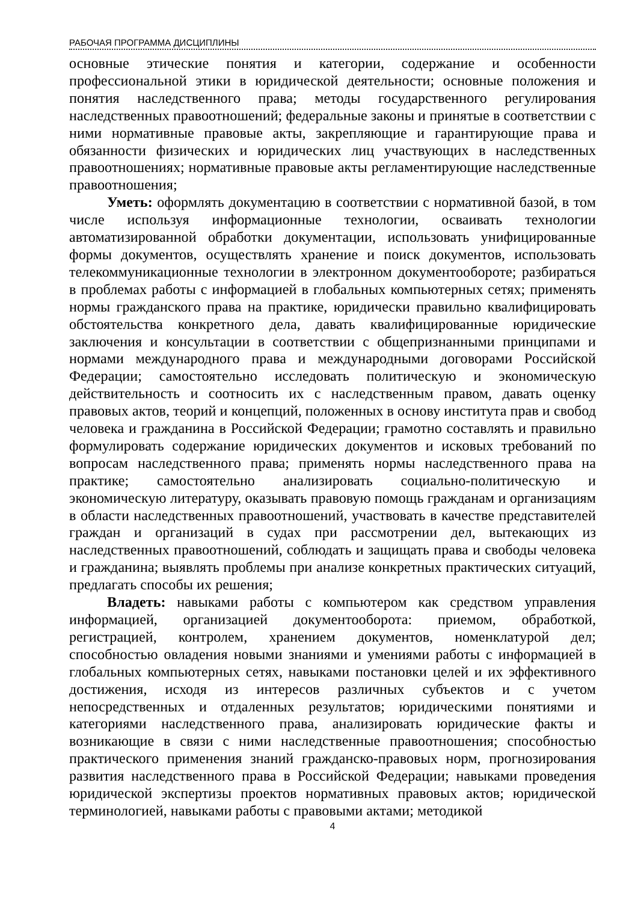РАБОЧАЯ ПРОГРАММА ДИСЦИПЛИНЫ
основные этические понятия и категории, содержание и особенности профессиональной этики в юридической деятельности; основные положения и понятия наследственного права; методы государственного регулирования наследственных правоотношений; федеральные законы и принятые в соответствии с ними нормативные правовые акты, закрепляющие и гарантирующие права и обязанности физических и юридических лиц участвующих в наследственных правоотношениях; нормативные правовые акты регламентирующие наследственные правоотношения;
Уметь: оформлять документацию в соответствии с нормативной базой, в том числе используя информационные технологии, осваивать технологии автоматизированной обработки документации, использовать унифицированные формы документов, осуществлять хранение и поиск документов, использовать телекоммуникационные технологии в электронном документообороте; разбираться в проблемах работы с информацией в глобальных компьютерных сетях; применять нормы гражданского права на практике, юридически правильно квалифицировать обстоятельства конкретного дела, давать квалифи­цированные юридические заключения и консультации в соответствии с общепризнанными принципами и нормами международного права и международными договорами Российской Федерации; самостоятельно исследовать политическую и экономическую действительность и соотносить их с наследственным правом, давать оценку правовых актов, теорий и концепций, положенных в основу института прав и свобод человека и гражданина в Российской Федерации; грамотно составлять и правильно формулировать содержание юридических документов и исковых требований по вопросам наследственного права; применять нормы наследственного права на практике; самостоятельно анализировать социально-политическую и экономическую литературу, оказывать правовую помощь гражданам и организациям в области наследственных правоотношений, участвовать в качестве представителей граждан и организаций в судах при рассмотрении дел, вытекающих из наследственных правоотношений, соблюдать и защищать права и свободы человека и гражданина; выявлять проблемы при анализе конкретных практических ситуаций, предлагать способы их решения;
Владеть: навыками работы с компьютером как средством управления информацией, организацией документооборота: приемом, обработкой, регистрацией, контролем, хранением документов, номенклатурой дел; способностью овладения новыми знаниями и умениями работы с информацией в глобальных компьютерных сетях, навыками постановки целей и их эффективного достижения, исходя из интересов различных субъектов и с учетом непосредственных и отдаленных результатов; юридическими понятиями и категориями наследственного права, анализировать юридические факты и возникающие в связи с ними наследственные правоотношения; способностью практического применения знаний гражданско-правовых норм, прогнозирования развития наследственного права в Российской Федерации; навыками проведения юридической экспертизы проектов нормативных правовых актов; юридической терминологией, навыками работы с правовыми актами; методикой
4